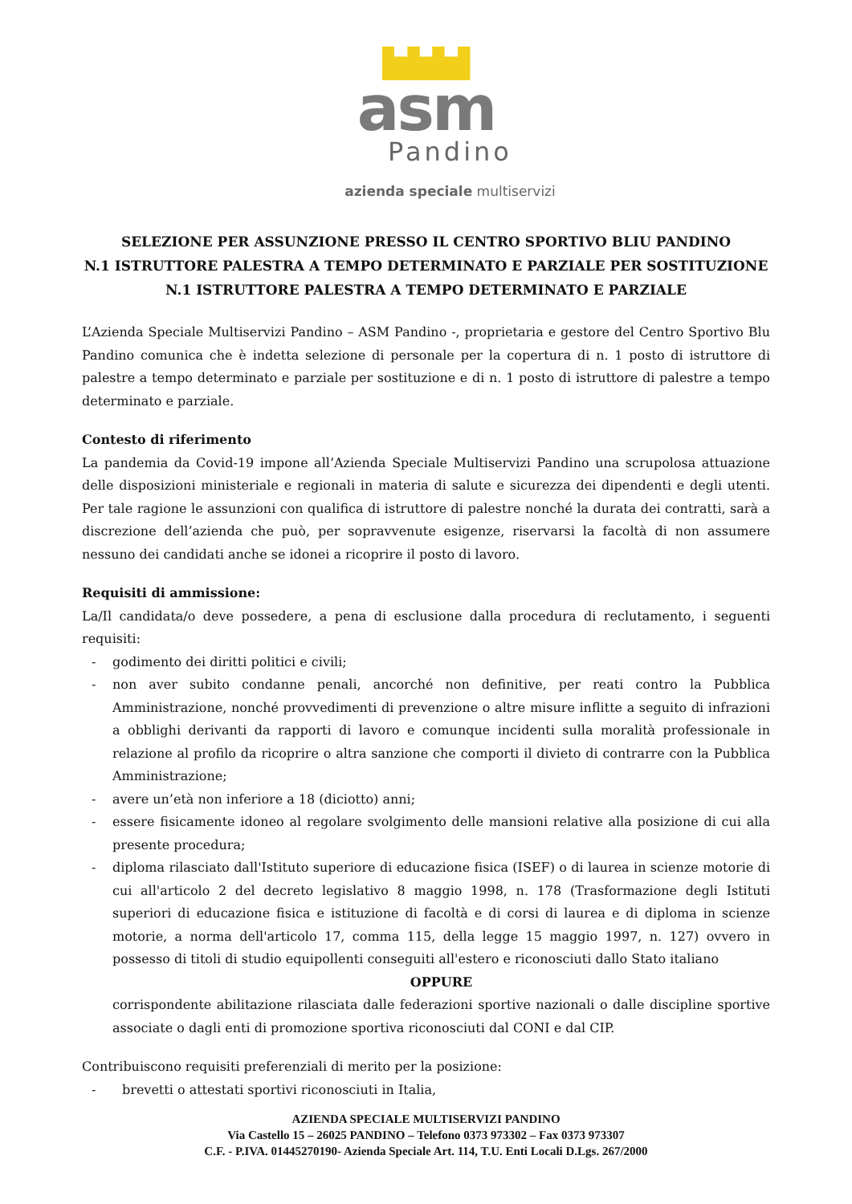asm
Pandino
azienda speciale multiservizi
SELEZIONE PER ASSUNZIONE PRESSO IL CENTRO SPORTIVO BLIU PANDINO
N.1 ISTRUTTORE PALESTRA A TEMPO DETERMINATO E PARZIALE PER SOSTITUZIONE
N.1 ISTRUTTORE PALESTRA A TEMPO DETERMINATO E PARZIALE
L’Azienda Speciale Multiservizi Pandino – ASM Pandino -, proprietaria e gestore del Centro Sportivo Blu Pandino comunica che è indetta selezione di personale per la copertura di n. 1 posto di istruttore di palestre a tempo determinato e parziale per sostituzione e di n. 1 posto di istruttore di palestre a tempo determinato e parziale.
Contesto di riferimento
La pandemia da Covid-19 impone all’Azienda Speciale Multiservizi Pandino una scrupolosa attuazione delle disposizioni ministeriale e regionali in materia di salute e sicurezza dei dipendenti e degli utenti. Per tale ragione le assunzioni con qualifica di istruttore di palestre nonché la durata dei contratti, sarà a discrezione dell’azienda che può, per sopravvenute esigenze, riservarsi la facoltà di non assumere nessuno dei candidati anche se idonei a ricoprire il posto di lavoro.
Requisiti di ammissione:
La/Il candidata/o deve possedere, a pena di esclusione dalla procedura di reclutamento, i seguenti requisiti:
- godimento dei diritti politici e civili;
- non aver subito condanne penali, ancorché non definitive, per reati contro la Pubblica Amministrazione, nonché provvedimenti di prevenzione o altre misure inflitte a seguito di infrazioni a obblighi derivanti da rapporti di lavoro e comunque incidenti sulla moralità professionale in relazione al profilo da ricoprire o altra sanzione che comporti il divieto di contrarre con la Pubblica Amministrazione;
- avere un’età non inferiore a 18 (diciotto) anni;
- essere fisicamente idoneo al regolare svolgimento delle mansioni relative alla posizione di cui alla presente procedura;
- diploma rilasciato dall'Istituto superiore di educazione fisica (ISEF) o di laurea in scienze motorie di cui all'articolo 2 del decreto legislativo 8 maggio 1998, n. 178 (Trasformazione degli Istituti superiori di educazione fisica e istituzione di facoltà e di corsi di laurea e di diploma in scienze motorie, a norma dell'articolo 17, comma 115, della legge 15 maggio 1997, n. 127) ovvero in possesso di titoli di studio equipollenti conseguiti all'estero e riconosciuti dallo Stato italiano
OPPURE
corrispondente abilitazione rilasciata dalle federazioni sportive nazionali o dalle discipline sportive associate o dagli enti di promozione sportiva riconosciuti dal CONI e dal CIP.
Contribuiscono requisiti preferenziali di merito per la posizione:
- brevetti o attestati sportivi riconosciuti in Italia,
AZIENDA SPECIALE MULTISERVIZI PANDINO
Via Castello 15 – 26025 PANDINO – Telefono 0373 973302 – Fax 0373 973307
C.F. - P.IVA. 01445270190- Azienda Speciale Art. 114, T.U. Enti Locali D.Lgs. 267/2000